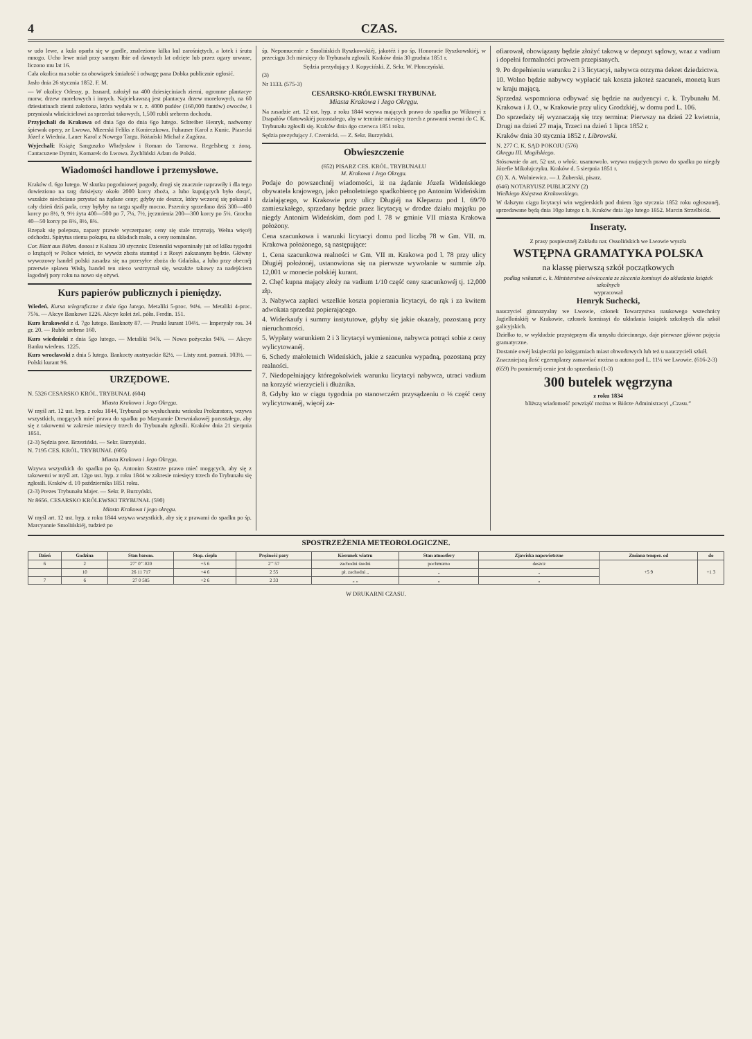4 CZAS.
w udo lewe, a kula oparła się w gardle, znaleziono kilka kul zarośniętych, a lotek i śrutu mnogo. Ucho lewe miał przy samym łbie od dawnych lat odcięte lub przez ogary urwane, liczono mu lat 16.
Cała okolica ma sobie za obowiązek śmiałość i odwagę pana Dobka publicznie ogłosić.
Jasło dnia 26 stycznia 1852. F. M.
— W okolicy Odessy, p. Issnard, założył na 400 dziesięciniach ziemi, ogromne plantacye morw, drzew morelowych i innych. Najciekawszą jest plantacya drzew morelowych, na 60 dziesiatinach ziemi założona, która wydała w r. z. 4000 pudów (160,000 funtów) owoców, i przyniosła właścicielowi za sprzedaż takowych, 1,500 rubli srebrem dochodu.
Przyjechali do Krakowa od dnia 5go do dnia 6go lutego. Schreiber Henryk, nadworny śpiewak opery, ze Lwowa. Mizerski Feliks z Konieczkowa. Fuhauser Karol z Kunic. Piasecki Józef z Wiednia. Lauer Karol z Nowego Targu. Różański Michał z Zagórza.
Wyjechali: Książę Sanguszko Władysław i Roman do Tarnowa. Regelsberg z żoną. Cantacuzene Dymitr, Komarek do Lwowa. Żychliński Adam do Polski.
Wiadomości handlowe i przemysłowe.
Kraków d. 6go lutego. W skutku pogodniowej pogody, drogi się znacznie naprawiły i dla tego dowieziono na targ dzisiejszy około 2000 korcy zboża, a lubo kupujących było dosyć, wszakże niechciano przystać na żądane ceny; gdyby nie deszcz, który wczoraj się pokazał i cały dzień dziś pada, ceny byłyby na targu spadły mocno. Pszenicy sprzedano dziś 300—400 korcy po 8½, 9, 9½ żyta 400—500 po 7, 7¼, 7½, jęczmienia 200—300 korcy po 5¼. Grochu 40—50 korcy po 8¼, 8½, 8¾.
Rzepak się polepsza, zapasy prawie wyczerpane; ceny się stale trzymają. Wełna więcéj odchodzi. Spirytus niema pokupu, na składach mało, a ceny nominalne.
Cor. Blatt aus Böhm. donosi z Kalisza 30 stycznia: Dzienniki wspominały już od kilku tygodni o krążącéj w Polsce wieści, że wywóz zboża stamtąd i z Rosyi zakazanym będzie. Główny wywozowy handel polski zasadza się na przesyłce zboża do Gdańska, a lubo przy obecnéj przerwie spławu Wisłą, handel ten nieco wstrzymał się, wszakże takowy za nadejściem łagodnéj pory roku na nowo się ożywi.
Kurs papierów publicznych i pieniędzy.
Wiedeń. Kursa telegraficzne z dnia 6go lutego. Metaliki 5-proc. 94⅛. — Metaliki 4-proc. 75⅝. — Akcye Bankowe 1226. Akcye kolei żel. półn. Ferdin. 151.
Kurs krakowski z d. 7go lutego. Banknoty 87. — Pruski kurant 104½. — Imperyały ros. 34 gr. 20. — Ruble srebrne 160.
Kurs wiedeński z dnia 5go lutego. — Metaliki 94⅞. — Nowa pożyczka 94¾. — Akcye Banku wiedens. 1225.
Kurs wrocławski z dnia 5 lutego. Bankocty austryackie 82½. — Listy zast. poznań. 103½. — Polski kurant 96.
URZĘDOWE.
N. 5326 CESARSKO KRÓL. TRYBUNAŁ (604)
Miasta Krakowa i Jego Okręgu.
W myśl art. 12 ust. hyp. z roku 1844, Trybunał po wysłuchaniu wniosku Prokuratora, wzywa wszystkich, mogących mieć prawa do spadku po Maryannie Drewniakowéj pozostałego, aby się z takowemi w zakresie miesięcy trzech do Trybunału zgłosili. Kraków dnia 21 sierpnia 1851.
(2-3) Sędzia prez. Brzeziński. — Sekr. Burzyński.
N. 7195 CES. KRÓL. TRYBUNAŁ (605)
Miasta Krakowa i Jego Okręgu.
Wzywa wszystkich do spadku po śp. Antonim Szastrze prawo mieć mogących, aby się z takowemi w myśl art. 12go ust. hyp. z roku 1844 w zakresie miesięcy trzech do Trybunału się zgłosili. Kraków d. 10 października 1851 roku.
(2-3) Prezes Trybunału Majer. — Sekr. P. Burzyński.
Nr 8656. CESARSKO KRÓLEWSKI TRYBUNAŁ (590)
Miasta Krakowa i jego okręgu.
W myśl art. 12 ust. hyp. z roku 1844 wzywa wszystkich, aby się z prawami do spadku po śp. Marcyannie Smolińskiéj, tudzież po
śp. Nepomucenie z Smolińskich Ryszkowskiéj, jakotéż i po śp. Honoracie Ryszkowskiéj, w przeciągu 3ch miesięcy do Trybunału zgłosili. Kraków dnia 30 grudnia 1851 r.
Sędzia prezydujący J. Kopyciński. Z. Sekr. W. Płonczyński.
(3)
Nr 1133. (575-3)
CESARSKO-KRÓLEWSKI TRYBUNAŁ
Miasta Krakowa i Jego Okręgu.
Na zasadzie art. 12 ust. hyp. z roku 1844 wzywa mających prawo do spadku po Wiktoryi z Drapałów Olatowskiéj pozostałego, aby w terminie miesięcy trzech z prawami swemi do C. K. Trybunału zgłosili się. Kraków dnia 4go czerwca 1851 roku.
Sędzia prezydujący J. Czernicki. — Z. Sekr. Burzyński.
Obwieszczenie
(652) PISARZ CES. KRÓL. TRYBUNAŁU
M. Krakowa i Jego Okręgu.
Podaje do powszechnéj wiadomości, iż na żądanie Józefa Wideńskiego obywatela krajowego, jako pełnoletniego spadkobiercę po Antonim Wideńskim działającego, w Krakowie przy ulicy Długiéj na Kleparzu pod l. 69/70 zamieszkałego, sprzedany będzie przez licytacyą w drodze działu majątku po niegdy Antonim Wideńskim, dom pod l. 78 w gminie VII miasta Krakowa położony.
Cena szacunkowa i warunki licytacyi domu pod liczbą 78 w Gm. VII. m. Krakowa położonego, są następujące:
1. Cena szacunkowa realności w Gm. VII m. Krakowa pod l. 78 przy ulicy Długiéj położonéj, ustanowiona się na pierwsze wywołanie w summie złp. 12,001 w monecie polskiéj kurant.
2. Chęć kupna mający złoży na vadium 1/10 część ceny szacunkowéj tj. 12,000 złp.
3. Nabywca zapłaci wszelkie koszta popierania licytacyi, do rąk i za kwitem adwokata sprzedaż popierającego.
4. Widerkaufy i summy instytutowe, gdyby się jakie okazały, pozostaną przy nieruchomości.
5. Wypłaty warunkiem 2 i 3 licytacyi wymienione, nabywca potrąci sobie z ceny wylicytowanéj.
6. Schedy małoletnich Wideńskich, jakie z szacunku wypadną, pozostaną przy realności.
7. Niedopełniający któregokolwiek warunku licytacyi nabywca, utraci vadium na korzyść wierzycieli i dłużnika.
8. Gdyby kto w ciągu tygodnia po stanowczém przysądzeniu o ⅛ część ceny wylicytowanéj, więcéj za-
ofiarował, obowiązany będzie złożyć takową w depozyt sądowy, wraz z vadium i dopełni formalności prawem przepisanych.
9. Po dopełnieniu warunku 2 i 3 licytacyi, nabywca otrzyma dekret dziedzictwa.
10. Wolno będzie nabywcy wypłacić tak koszta jakoteż szacunek, monetą kurs w kraju mającą.
Sprzedaż wspomniona odbywać się będzie na audyencyi c. k. Trybunału M. Krakowa i J. O., w Krakowie przy ulicy Grodzkiéj, w domu pod L. 106.
Do sprzedaży téj wyznaczają się trzy termina: Pierwszy na dzień 22 kwietnia, Drugi na dzień 27 maja, Trzeci na dzień 1 lipca 1852 r.
Kraków dnia 30 stycznia 1852 r. Librowski.
N. 277 C. K. SĄD POKOJU (576)
Okręgu III. Mogilskiego.
Stósownie do art. 52 ust. o włośc. usamowolo. wzywa mających prawo do spadku po niegdy Józefie Mikołajczyku. Kraków d. 5 sierpnia 1851 r.
(3) X. A. Wolniewicz. — J. Żuberski, pisarz.
(646) NOTARYUSZ PUBLICZNY (2)
Wielkiego Księstwa Krakowskiego.
W dalszym ciągu licytacyi win węgierskich pod dniem 3go stycznia 1852 roku ogłoszonéj, sprzedawane będą dnia 10go lutego r. b. Kraków dnia 3go lutego 1852. Marcin Strzelbicki.
Inseraty.
Z prasy pospiesznéj Zakładu nar. Ossolińskich we Lwowie wyszła
WSTĘPNA GRAMATYKA POLSKA
na klassę pierwszą szkół początkowych
podług wskazań c. k. Ministerstwa oświecenia ze zlecenia komissyi do układania książek szkolnych
wypracował
Henryk Suchecki,
nauczyciel gimnazyalny we Lwowie, członek Towarzystwa naukowego wszechnicy Jagiellońskiéj w Krakowie, członek komissyi do układania książek szkolnych dla szkół galicyjskich.
Dziełko to, w wykładzie przystępnym dla umysłu dziecinnego, daje pierwsze główne pojęcia gramatyczne.
Dostanie owéj książeczki po księgarniach miast obwodowych lub też u nauczycieli szkół.
Znaczniejszą ilość egzemplarzy zamawiać można u autora pod L. 11¼ we Lwowie. (616-2-3)
(659) Po pomiernéj cenie jest do sprzedania (1-3)
300 butelek węgrzyna
z roku 1834
bliższą wiadomość powziąść można w Biórze Administracyi „Czasu.“
SPOSTRZEŻENIA METEOROLOGICZNE.
| Dzień | Godzina | Stan barom. | Stop. ciepła | Prężność pary | Kierunek wiatru | Stan atmosfery | Zjawiska napowietrzne | Zmiana temper. od | do |
| --- | --- | --- | --- | --- | --- | --- | --- | --- | --- |
| 6 | 2 | 27" 0'".020 | +5 6 | 2"' 57 | zachodni średni | pochmurno | deszcz | +5 9 | +1 3 |
| | 10 | 26 11 717 | +4 6 | 2 55 | pł. zachodni „ | „ | „ | | |
| 7 | 6 | 27 0 585 | +2 6 | 2 33 | „ „ | „ | „ | | |
W DRUKARNI CZASU.